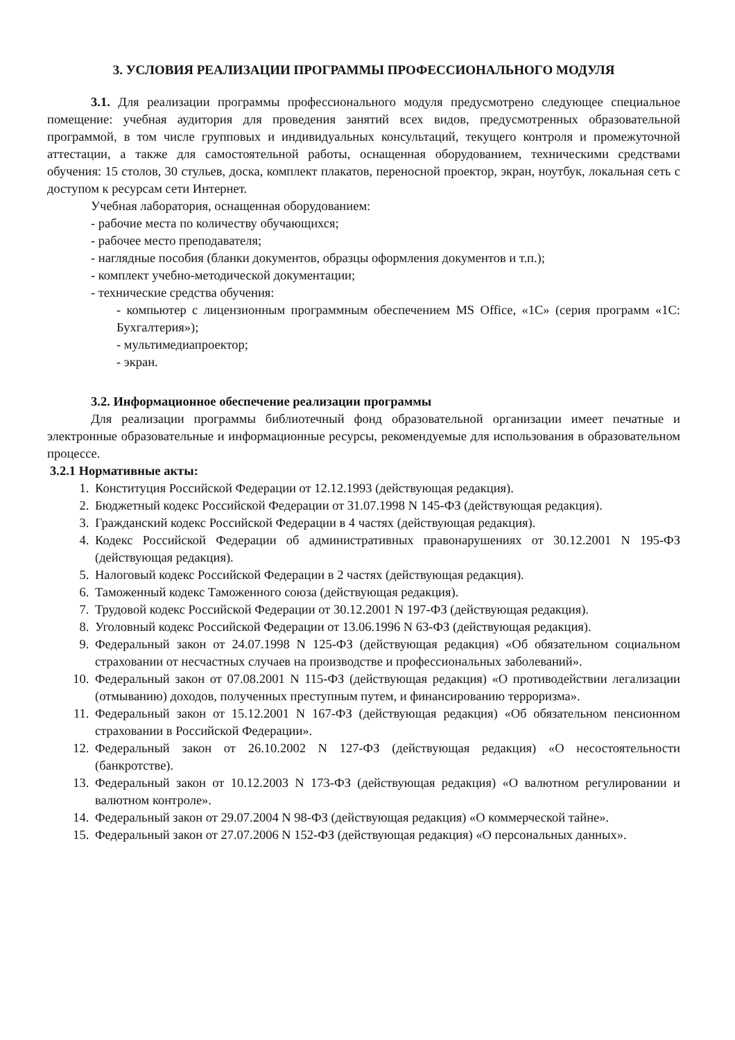3. УСЛОВИЯ РЕАЛИЗАЦИИ ПРОГРАММЫ ПРОФЕССИОНАЛЬНОГО МОДУЛЯ
3.1. Для реализации программы профессионального модуля предусмотрено следующее специальное помещение: учебная аудитория для проведения занятий всех видов, предусмотренных образовательной программой, в том числе групповых и индивидуальных консультаций, текущего контроля и промежуточной аттестации, а также для самостоятельной работы, оснащенная оборудованием, техническими средствами обучения: 15 столов, 30 стульев, доска, комплект плакатов, переносной проектор, экран, ноутбук, локальная сеть с доступом к ресурсам сети Интернет.
Учебная лаборатория, оснащенная оборудованием:
- рабочие места по количеству обучающихся;
- рабочее место преподавателя;
- наглядные пособия (бланки документов, образцы оформления документов и т.п.);
- комплект учебно-методической документации;
- технические средства обучения:
- компьютер с лицензионным программным обеспечением MS Office, «1С» (серия программ «1С: Бухгалтерия»);
- мультимедиапроектор;
- экран.
3.2. Информационное обеспечение реализации программы
Для реализации программы библиотечный фонд образовательной организации имеет печатные и электронные образовательные и информационные ресурсы, рекомендуемые для использования в образовательном процессе.
3.2.1 Нормативные акты:
1. Конституция Российской Федерации от 12.12.1993 (действующая редакция).
2. Бюджетный кодекс Российской Федерации от 31.07.1998 N 145-ФЗ (действующая редакция).
3. Гражданский кодекс Российской Федерации в 4 частях (действующая редакция).
4. Кодекс Российской Федерации об административных правонарушениях от 30.12.2001 N 195-ФЗ (действующая редакция).
5. Налоговый кодекс Российской Федерации в 2 частях (действующая редакция).
6. Таможенный кодекс Таможенного союза (действующая редакция).
7. Трудовой кодекс Российской Федерации от 30.12.2001 N 197-ФЗ (действующая редакция).
8. Уголовный кодекс Российской Федерации от 13.06.1996 N 63-ФЗ (действующая редакция).
9. Федеральный закон от 24.07.1998 N 125-ФЗ (действующая редакция) «Об обязательном социальном страховании от несчастных случаев на производстве и профессиональных заболеваний».
10. Федеральный закон от 07.08.2001 N 115-ФЗ (действующая редакция) «О противодействии легализации (отмыванию) доходов, полученных преступным путем, и финансированию терроризма».
11. Федеральный закон от 15.12.2001 N 167-ФЗ (действующая редакция) «Об обязательном пенсионном страховании в Российской Федерации».
12. Федеральный закон от 26.10.2002 N 127-ФЗ (действующая редакция) «О несостоятельности (банкротстве).
13. Федеральный закон от 10.12.2003 N 173-ФЗ (действующая редакция) «О валютном регулировании и валютном контроле».
14. Федеральный закон от 29.07.2004 N 98-ФЗ (действующая редакция) «О коммерческой тайне».
15. Федеральный закон от 27.07.2006 N 152-ФЗ (действующая редакция) «О персональных данных».